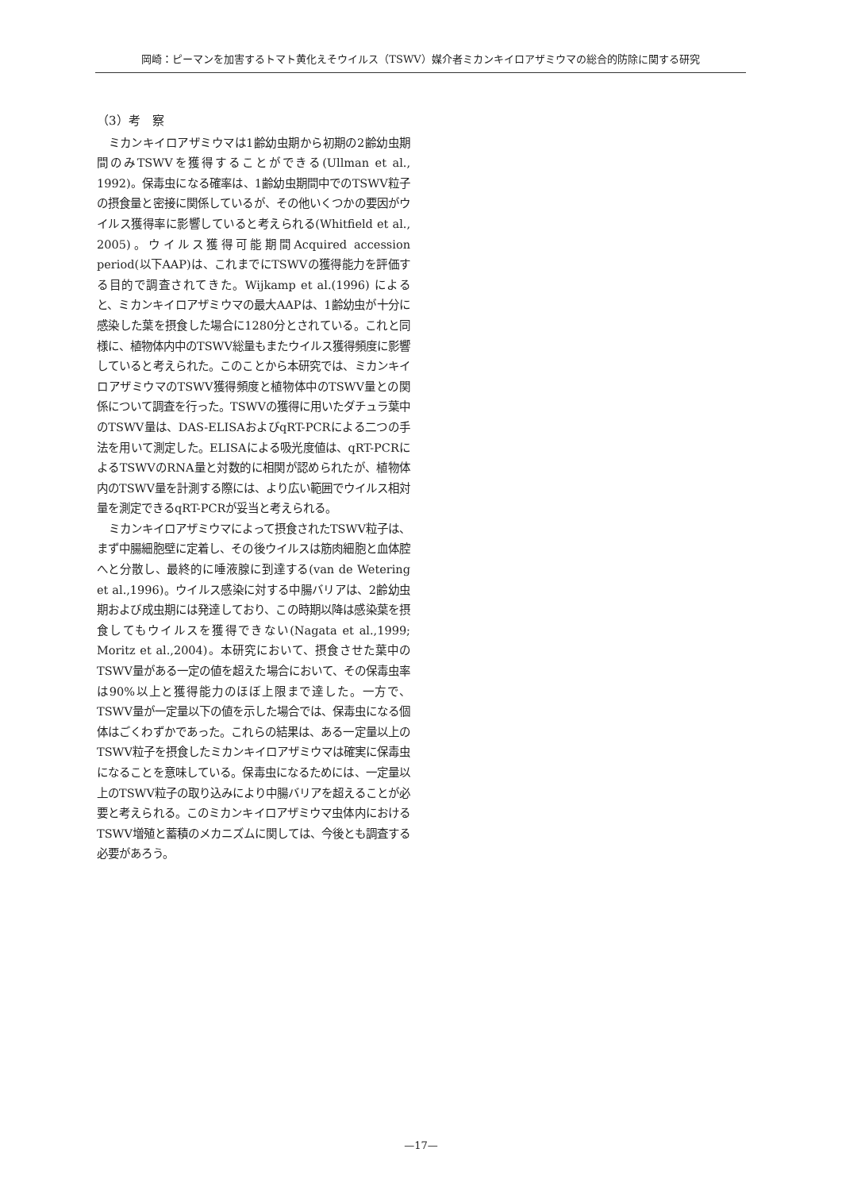岡崎：ピーマンを加害するトマト黄化えそウイルス（TSWV）媒介者ミカンキイロアザミウマの総合的防除に関する研究
（3）考　察
ミカンキイロアザミウマは1齢幼虫期から初期の2齢幼虫期間のみTSWVを獲得することができる(Ullman et al., 1992)。保毒虫になる確率は、1齢幼虫期間中でのTSWV粒子の摂食量と密接に関係しているが、その他いくつかの要因がウイルス獲得率に影響していると考えられる(Whitfield et al., 2005)。ウイルス獲得可能期間Acquired accession period(以下AAP)は、これまでにTSWVの獲得能力を評価する目的で調査されてきた。Wijkamp et al.(1996) によると、ミカンキイロアザミウマの最大AAPは、1齢幼虫が十分に感染した葉を摂食した場合に1280分とされている。これと同様に、植物体内中のTSWV総量もまたウイルス獲得頻度に影響していると考えられた。このことから本研究では、ミカンキイロアザミウマのTSWV獲得頻度と植物体中のTSWV量との関係について調査を行った。TSWVの獲得に用いたダチュラ葉中のTSWV量は、DAS-ELISAおよびqRT-PCRによる二つの手法を用いて測定した。ELISAによる吸光度値は、qRT-PCRによるTSWVのRNA量と対数的に相関が認められたが、植物体内のTSWV量を計測する際には、より広い範囲でウイルス相対量を測定できるqRT-PCRが妥当と考えられる。
ミカンキイロアザミウマによって摂食されたTSWV粒子は、まず中腸細胞壁に定着し、その後ウイルスは筋肉細胞と血体腔へと分散し、最終的に唾液腺に到達する(van de Wetering et al.,1996)。ウイルス感染に対する中腸バリアは、2齢幼虫期および成虫期には発達しており、この時期以降は感染葉を摂食してもウイルスを獲得できない(Nagata et al.,1999; Moritz et al.,2004)。本研究において、摂食させた葉中のTSWV量がある一定の値を超えた場合において、その保毒虫率は90%以上と獲得能力のほぼ上限まで達した。一方で、TSWV量が一定量以下の値を示した場合では、保毒虫になる個体はごくわずかであった。これらの結果は、ある一定量以上のTSWV粒子を摂食したミカンキイロアザミウマは確実に保毒虫になることを意味している。保毒虫になるためには、一定量以上のTSWV粒子の取り込みにより中腸バリアを超えることが必要と考えられる。このミカンキイロアザミウマ虫体内におけるTSWV増殖と蓄積のメカニズムに関しては、今後とも調査する必要があろう。
—17—